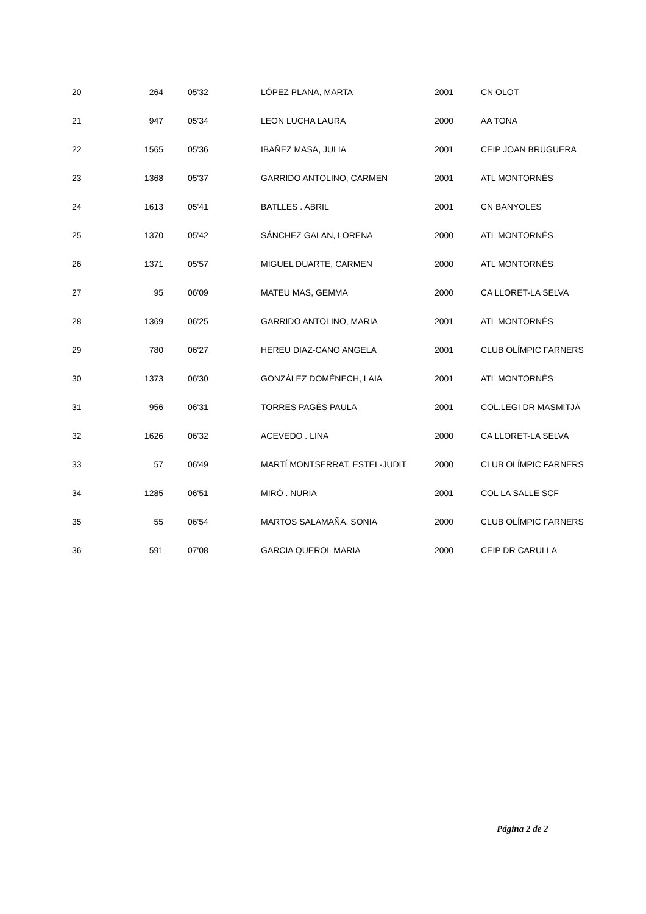| 20 | 264 | 05'32 | LÓPEZ PLANA, MARTA | 2001 | CN OLOT |
| 21 | 947 | 05'34 | LEON LUCHA LAURA | 2000 | AA TONA |
| 22 | 1565 | 05'36 | IBAÑEZ MASA, JULIA | 2001 | CEIP JOAN BRUGUERA |
| 23 | 1368 | 05'37 | GARRIDO ANTOLINO, CARMEN | 2001 | ATL MONTORNÉS |
| 24 | 1613 | 05'41 | BATLLES . ABRIL | 2001 | CN BANYOLES |
| 25 | 1370 | 05'42 | SÁNCHEZ GALAN, LORENA | 2000 | ATL MONTORNÉS |
| 26 | 1371 | 05'57 | MIGUEL DUARTE, CARMEN | 2000 | ATL MONTORNÉS |
| 27 | 95 | 06'09 | MATEU MAS, GEMMA | 2000 | CA LLORET-LA SELVA |
| 28 | 1369 | 06'25 | GARRIDO ANTOLINO, MARIA | 2001 | ATL MONTORNÉS |
| 29 | 780 | 06'27 | HEREU DIAZ-CANO ANGELA | 2001 | CLUB OLÍMPIC FARNERS |
| 30 | 1373 | 06'30 | GONZÁLEZ DOMÉNECH, LAIA | 2001 | ATL MONTORNÉS |
| 31 | 956 | 06'31 | TORRES PAGÈS PAULA | 2001 | COL.LEGI DR MASMITJÀ |
| 32 | 1626 | 06'32 | ACEVEDO . LINA | 2000 | CA LLORET-LA SELVA |
| 33 | 57 | 06'49 | MARTÍ MONTSERRAT, ESTEL-JUDIT | 2000 | CLUB OLÍMPIC FARNERS |
| 34 | 1285 | 06'51 | MIRÓ . NURIA | 2001 | COL LA SALLE SCF |
| 35 | 55 | 06'54 | MARTOS SALAMAÑA, SONIA | 2000 | CLUB OLÍMPIC FARNERS |
| 36 | 591 | 07'08 | GARCIA QUEROL MARIA | 2000 | CEIP DR CARULLA |
Página 2 de 2